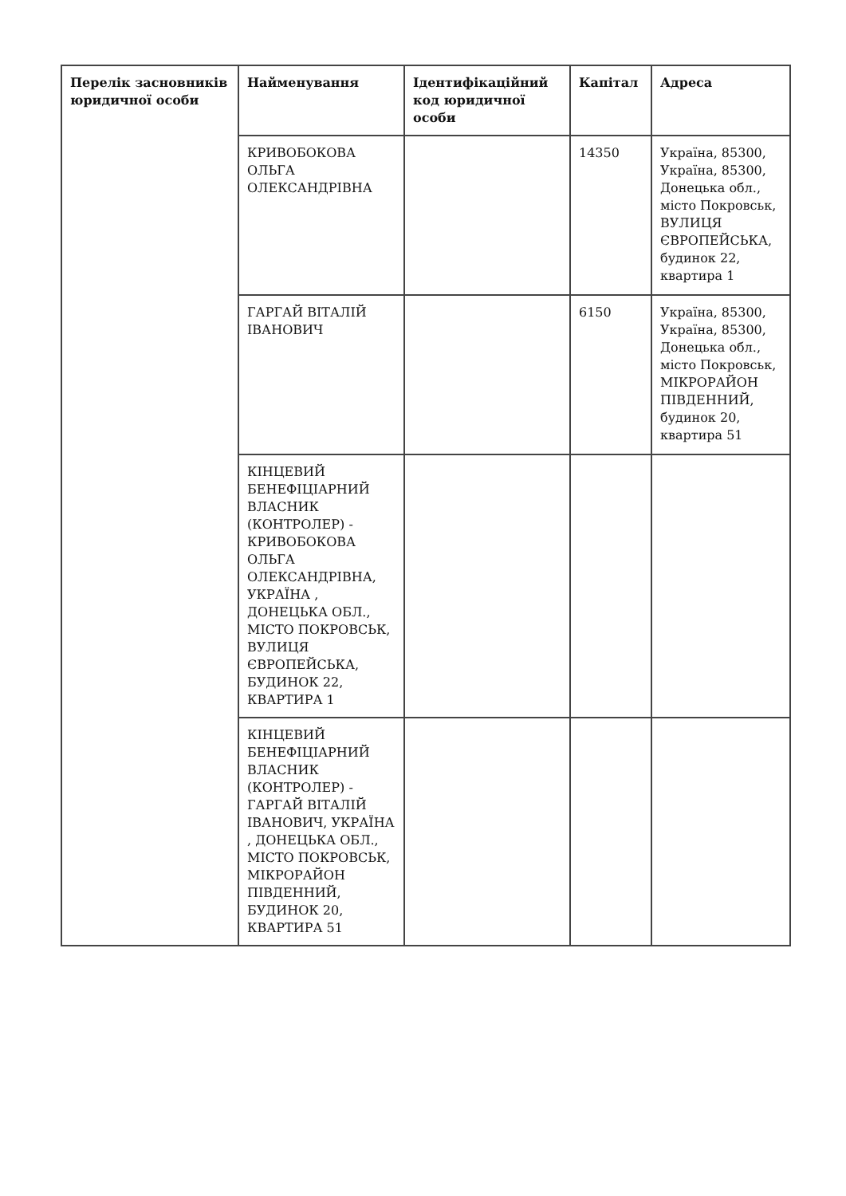| Перелік засновників юридичної особи | Найменування | Ідентифікаційний код юридичної особи | Капітал | Адреса |
| --- | --- | --- | --- | --- |
| | КРИВОБОКОВА ОЛЬГА ОЛЕКСАНДРІВНА | | 14350 | Україна, 85300, Україна, 85300, Донецька обл., місто Покровськ, ВУЛИЦЯ ЄВРОПЕЙСЬКА, будинок 22, квартира 1 |
| | ГАРГАЙ ВІТАЛІЙ ІВАНОВИЧ | | 6150 | Україна, 85300, Україна, 85300, Донецька обл., місто Покровськ, МІКРОРАЙОН ПІВДЕННИЙ, будинок 20, квартира 51 |
| | КІНЦЕВИЙ БЕНЕФІЦІАРНИЙ ВЛАСНИК (КОНТРОЛЕР) - КРИВОБОКОВА ОЛЬГА ОЛЕКСАНДРІВНА, УКРАЇНА , ДОНЕЦЬКА ОБЛ., МІСТО ПОКРОВСЬК, ВУЛИЦЯ ЄВРОПЕЙСЬКА, БУДИНОК 22, КВАРТИРА 1 | | | |
| | КІНЦЕВИЙ БЕНЕФІЦІАРНИЙ ВЛАСНИК (КОНТРОЛЕР) - ГАРГАЙ ВІТАЛІЙ ІВАНОВИЧ, УКРАЇНА , ДОНЕЦЬКА ОБЛ., МІСТО ПОКРОВСЬК, МІКРОРАЙОН ПІВДЕННИЙ, БУДИНОК 20, КВАРТИРА 51 | | | |